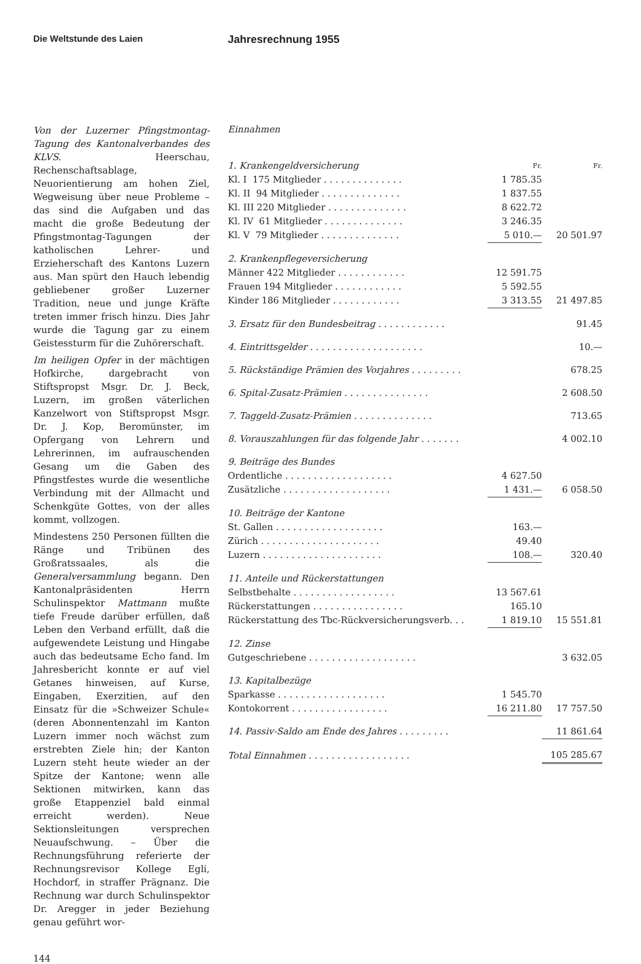Die Weltstunde des Laien
Von der Luzerner Pfingstmontag-Tagung des Kantonalverbandes des KLVS. Heerschau, Rechenschaftsablage, Neuorientierung am hohen Ziel, Wegweisung über neue Probleme – das sind die Aufgaben und das macht die große Bedeutung der Pfingstmontag-Tagungen der katholischen Lehrer- und Erzieherschaft des Kantons Luzern aus. Man spürt den Hauch lebendig gebliebener großer Luzerner Tradition, neue und junge Kräfte treten immer frisch hinzu. Dies Jahr wurde die Tagung gar zu einem Geistessturm für die Zuhörerschaft.
Im heiligen Opfer in der mächtigen Hofkirche, dargebracht von Stiftspropst Msgr. Dr. J. Beck, Luzern, im großen väterlichen Kanzelwort von Stiftspropst Msgr. Dr. J. Kop, Beromünster, im Opfergang von Lehrern und Lehrerinnen, im aufrauschenden Gesang um die Gaben des Pfingstfestes wurde die wesentliche Verbindung mit der Allmacht und Schenkgüte Gottes, von der alles kommt, vollzogen.
Mindestens 250 Personen füllten die Ränge und Tribünen des Großratssaales, als die Generalversammlung begann. Den Kantonalpräsidenten Herrn Schulinspektor Mattmann mußte tiefe Freude darüber erfüllen, daß Leben den Verband erfüllt, daß die aufgewendete Leistung und Hingabe auch das bedeutsame Echo fand. Im Jahresbericht konnte er auf viel Getanes hinweisen, auf Kurse, Eingaben, Exerzitien, auf den Einsatz für die »Schweizer Schule« (deren Abonnentenzahl im Kanton Luzern immer noch wächst zum erstrebten Ziele hin; der Kanton Luzern steht heute wieder an der Spitze der Kantone; wenn alle Sektionen mitwirken, kann das große Etappenziel bald einmal erreicht werden). Neue Sektionsleitungen versprechen Neuaufschwung. – Über die Rechnungsführung referierte der Rechnungsrevisor Kollege Egli, Hochdorf, in straffer Prägnanz. Die Rechnung war durch Schulinspektor Dr. Aregger in jeder Beziehung genau geführt wor-
144
Jahresrechnung 1955
Einnahmen
| 1. Krankengeldversicherung | Fr. | Fr. |
| Kl. I 175 Mitglieder . . . . . . . . . . . . . . | 1 785.35 | |
| Kl. II 94 Mitglieder . . . . . . . . . . . . . . | 1 837.55 | |
| Kl. III 220 Mitglieder . . . . . . . . . . . . . . | 8 622.72 | |
| Kl. IV 61 Mitglieder . . . . . . . . . . . . . . | 3 246.35 | |
| Kl. V 79 Mitglieder . . . . . . . . . . . . . . | 5 010.— | 20 501.97 |
| 2. Krankenpflegeversicherung | | |
| Männer 422 Mitglieder . . . . . . . . . . . . | 12 591.75 | |
| Frauen 194 Mitglieder . . . . . . . . . . . . | 5 592.55 | |
| Kinder 186 Mitglieder . . . . . . . . . . . . | 3 313.55 | 21 497.85 |
| 3. Ersatz für den Bundesbeitrag . . . . . . . . . . . . | | 91.45 |
| 4. Eintrittsgelder . . . . . . . . . . . . . . . . . . . . | | 10.— |
| 5. Rückständige Prämien des Vorjahres . . . . . . . . . | | 678.25 |
| 6. Spital-Zusatz-Prämien . . . . . . . . . . . . . . . | | 2 608.50 |
| 7. Taggeld-Zusatz-Prämien . . . . . . . . . . . . . . | | 713.65 |
| 8. Vorauszahlungen für das folgende Jahr . . . . . . . | | 4 002.10 |
| 9. Beiträge des Bundes | | |
| Ordentliche . . . . . . . . . . . . . . . . . . . | 4 627.50 | |
| Zusätzliche . . . . . . . . . . . . . . . . . . . | 1 431.— | 6 058.50 |
| 10. Beiträge der Kantone | | |
| St. Gallen . . . . . . . . . . . . . . . . . . . | 163.— | |
| Zürich . . . . . . . . . . . . . . . . . . . . . | 49.40 | |
| Luzern . . . . . . . . . . . . . . . . . . . . . | 108.— | 320.40 |
| 11. Anteile und Rückerstattungen | | |
| Selbstbehalte . . . . . . . . . . . . . . . . . . | 13 567.61 | |
| Rückerstattungen . . . . . . . . . . . . . . . . | 165.10 | |
| Rückerstattung des Tbc-Rückversicherungsverb. . . | 1 819.10 | 15 551.81 |
| 12. Zinse | | |
| Gutgeschriebene . . . . . . . . . . . . . . . . . . . | | 3 632.05 |
| 13. Kapitalbezüge | | |
| Sparkasse . . . . . . . . . . . . . . . . . . . | 1 545.70 | |
| Kontokorrent . . . . . . . . . . . . . . . . . | 16 211.80 | 17 757.50 |
| 14. Passiv-Saldo am Ende des Jahres . . . . . . . . . | | 11 861.64 |
| Total Einnahmen . . . . . . . . . . . . . . . . . . | | 105 285.67 |